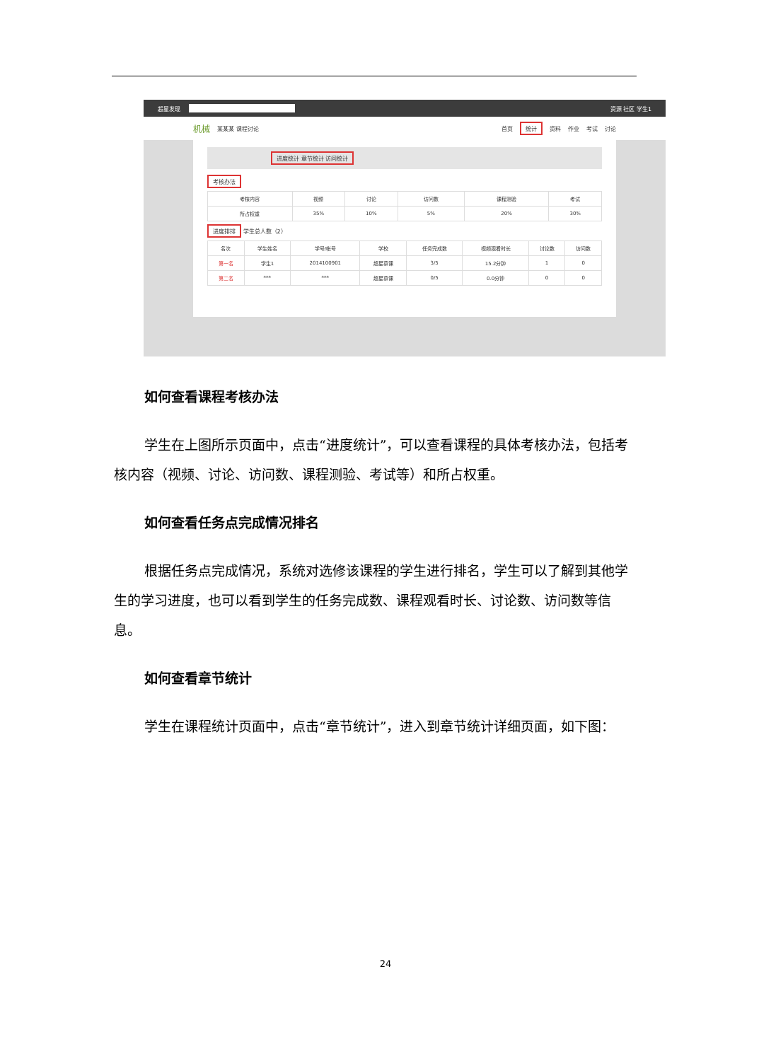超星发现 资源 社区 学生1
机械 某某某 课程讨论 首页 统计 资料 作业 考试 讨论
进度统计 章节统计 访问统计
考核办法
| 考核内容 | 视频 | 讨论 | 访问数 | 课程测验 | 考试 |
| --- | --- | --- | --- | --- | --- |
| 所占权重 | 35% | 10% | 5% | 20% | 30% |
进度排排 学生总人数（2）
| 名次 | 学生姓名 | 学号/帐号 | 学校 | 任务完成数 | 视频观看时长 | 讨论数 | 访问数 |
| --- | --- | --- | --- | --- | --- | --- | --- |
| 第一名 | 学生1 | 2014100901 | 超星慕课 | 3/5 | 15.2分钟 | 1 | 0 |
| 第二名 | *** | *** | 超星慕课 | 0/5 | 0.0分钟 | 0 | 0 |
如何查看课程考核办法
学生在上图所示页面中，点击“进度统计”，可以查看课程的具体考核办法，包括考核内容（视频、讨论、访问数、课程测验、考试等）和所占权重。
如何查看任务点完成情况排名
根据任务点完成情况，系统对选修该课程的学生进行排名，学生可以了解到其他学生的学习进度，也可以看到学生的任务完成数、课程观看时长、讨论数、访问数等信息。
如何查看章节统计
学生在课程统计页面中，点击“章节统计”，进入到章节统计详细页面，如下图：
24